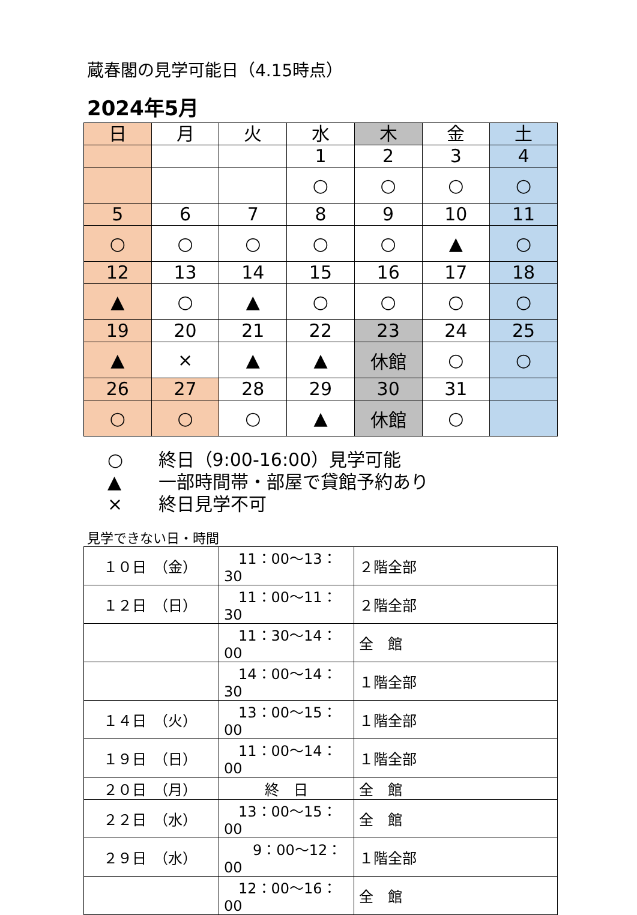蔵春閣の見学可能日（4.15時点）
2024年5月
| 日 | 月 | 火 | 水 | 木 | 金 | 土 |
| --- | --- | --- | --- | --- | --- | --- |
| | | | 1 | 2 | 3 | 4 |
| | | | ○ | ○ | ○ | ○ |
| 5 | 6 | 7 | 8 | 9 | 10 | 11 |
| ○ | ○ | ○ | ○ | ○ | ▲ | ○ |
| 12 | 13 | 14 | 15 | 16 | 17 | 18 |
| ▲ | ○ | ▲ | ○ | ○ | ○ | ○ |
| 19 | 20 | 21 | 22 | 23 | 24 | 25 |
| ▲ | × | ▲ | ▲ | 休館 | ○ | ○ |
| 26 | 27 | 28 | 29 | 30 | 31 | |
| ○ | ○ | ○ | ▲ | 休館 | ○ | |
○ 終日（9:00-16:00）見学可能
▲ 一部時間帯・部屋で貸館予約あり
× 終日見学不可
見学できない日・時間
| １０日 （金） | 11：00～13：30 | ２階全部 |
| １２日 （日） | 11：00～11：30 | ２階全部 |
| | 11：30～14：00 | 全 館 |
| | 14：00～14：30 | １階全部 |
| １４日 （火） | 13：00～15：00 | １階全部 |
| １９日 （日） | 11：00～14：00 | １階全部 |
| ２０日 （月） | 終 日 | 全 館 |
| ２２日 （水） | 13：00～15：00 | 全 館 |
| ２９日 （水） | 9：00～12：00 | １階全部 |
| | 12：00～16：00 | 全 館 |